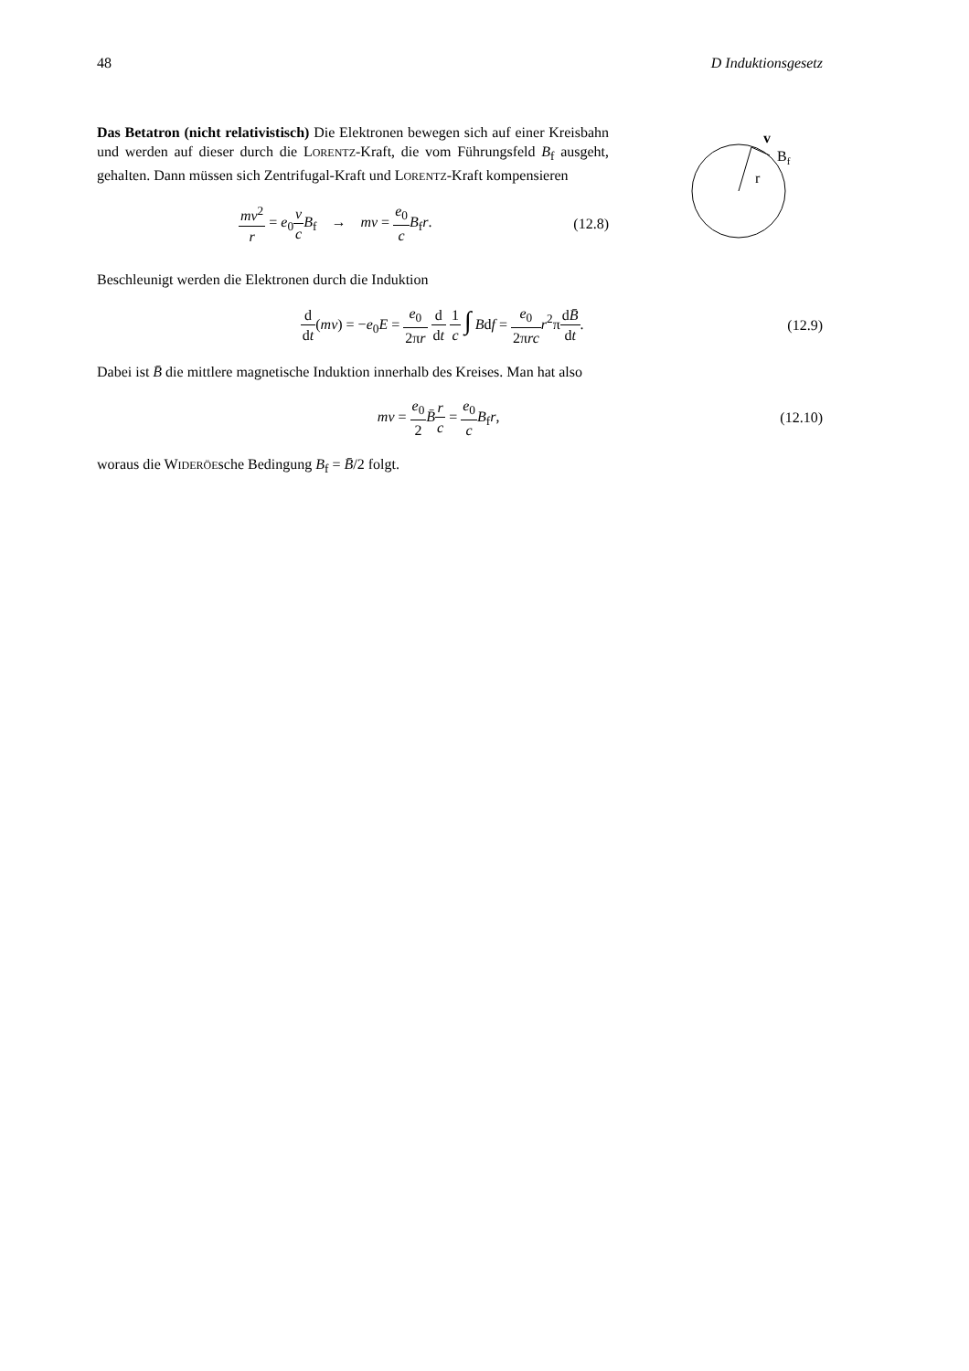48 D Induktionsgesetz
Das Betatron (nicht relativistisch) Die Elektronen bewegen sich auf einer Kreisbahn und werden auf dieser durch die LORENTZ-Kraft, die vom Führungsfeld B<sub>f</sub> ausgeht, gehalten. Dann müssen sich Zentrifugal-Kraft und LORENTZ-Kraft kompensieren
mv<sup>2</sup> r = e<sub>0</sub>v c B<sub>f</sub> → mv = e<sub>0</sub> c B<sub>f</sub>r.
(12.8)
r
v
Bf
Beschleunigt werden die Elektronen durch die Induktion
d dt(mv) = −e<sub>0</sub>E = e<sub>0</sub> 2πr d dt 1 c ∫ Bdf = e<sub>0</sub> 2πrc r<sup>2</sup>πdB̄ dt.
(12.9)
Dabei ist B̄ die mittlere magnetische Induktion innerhalb des Kreises. Man hat also
mv = e<sub>0</sub> 2 B̄r c = e<sub>0</sub> c B<sub>f</sub>r, (12.10)
woraus die WIDERÖEsche Bedingung B<sub>f</sub> = B̄/2 folgt.